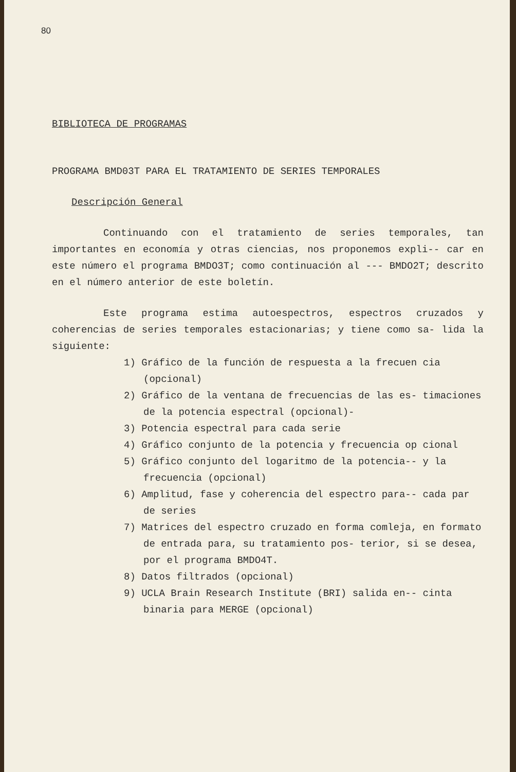80
BIBLIOTECA DE PROGRAMAS
PROGRAMA BMD03T PARA EL TRATAMIENTO DE SERIES TEMPORALES
Descripción General
Continuando con el tratamiento de series temporales, tan importantes en economía y otras ciencias, nos proponemos expli-- car en este número el programa BMDO3T; como continuación al --- BMDO2T; descrito en el número anterior de este boletín.
Este programa estima autoespectros, espectros cruzados y coherencias de series temporales estacionarias; y tiene como sa- lida la siguiente:
1) Gráfico de la función de respuesta a la frecuen cia (opcional)
2) Gráfico de la ventana de frecuencias de las es- timaciones de la potencia espectral (opcional)-
3) Potencia espectral para cada serie
4) Gráfico conjunto de la potencia y frecuencia op cional
5) Gráfico conjunto del logaritmo de la potencia-- y la frecuencia (opcional)
6) Amplitud, fase y coherencia del espectro para-- cada par de series
7) Matrices del espectro cruzado en forma comleja, en formato de entrada para, su tratamiento pos- terior, si se desea, por el programa BMDO4T.
8) Datos filtrados (opcional)
9) UCLA Brain Research Institute (BRI) salida en-- cinta binaria para MERGE (opcional)